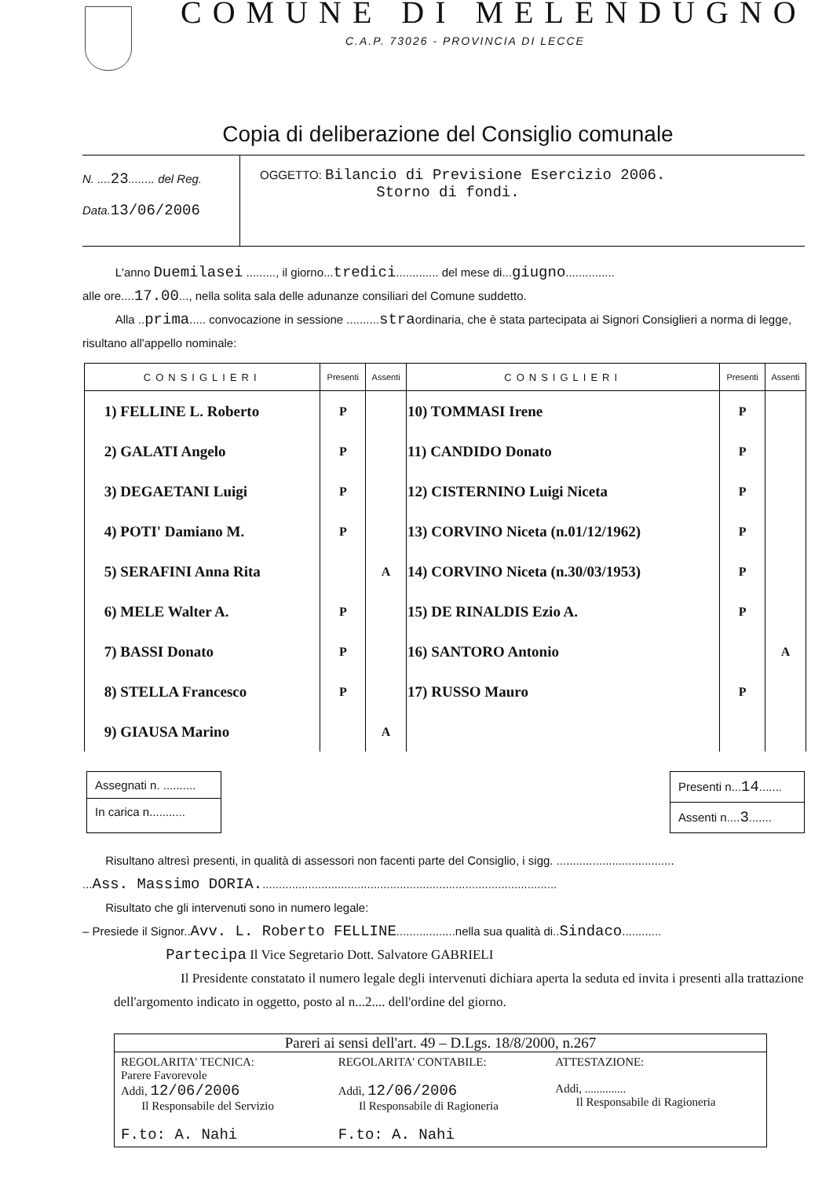COMUNE DI MELENDUGNO
C.A.P. 73026 - PROVINCIA DI LECCE
Copia di deliberazione del Consiglio comunale
N. ....23........ del Reg.
Data.13/06/2006
OGGETTO: Bilancio di Previsione Esercizio 2006.
Storno di fondi.
L'anno Duemilasei ........., il giorno...tredici............. del mese di...giugno...............
alle ore....17.00..., nella solita sala delle adunanze consiliari del Comune suddetto.
Alla ..prima..... convocazione in sessione ..........straordinaria, che è stata partecipata ai Signori Consiglieri a norma di legge, risultano all'appello nominale:
| CONSIGLIERI | Presenti | Assenti | CONSIGLIERI | Presenti | Assenti |
| --- | --- | --- | --- | --- | --- |
| 1) FELLINE L. Roberto | P | | 10) TOMMASI Irene | P | |
| 2) GALATI Angelo | P | | 11) CANDIDO Donato | P | |
| 3) DEGAETANI Luigi | P | | 12) CISTERNINO Luigi Niceta | P | |
| 4) POTI' Damiano M. | P | | 13) CORVINO Niceta (n.01/12/1962) | P | |
| 5) SERAFINI Anna Rita | | A | 14) CORVINO Niceta (n.30/03/1953) | P | |
| 6) MELE Walter A. | P | | 15) DE RINALDIS Ezio A. | P | |
| 7) BASSI Donato | P | | 16) SANTORO Antonio | | A |
| 8) STELLA Francesco | P | | 17) RUSSO Mauro | P | |
| 9) GIAUSA Marino | | A | | | |
Assegnati n. ..........
In carica n...........
Presenti n...14.......
Assenti n....3.......
Risultano altresì presenti, in qualità di assessori non facenti parte del Consiglio, i sigg. ....................................
...Ass. Massimo DORIA...........................................................................................
Risultato che gli intervenuti sono in numero legale:
– Presiede il Signor..Avv. L. Roberto FELLINE..................nella sua qualità di..Sindaco............
Partecipa Il Vice Segretario Dott. Salvatore GABRIELI
Il Presidente constatato il numero legale degli intervenuti dichiara aperta la seduta ed invita i presenti alla trattazione dell'argomento indicato in oggetto, posto al n...2.... dell'ordine del giorno.
Pareri ai sensi dell'art. 49 – D.Lgs. 18/8/2000, n.267
REGOLARITA' TECNICA:
Parere Favorevole
Addì, 12/06/2006
Il Responsabile del Servizio
F.to: A. Nahi
REGOLARITA' CONTABILE:
Addì, 12/06/2006
Il Responsabile di Ragioneria
F.to: A. Nahi
ATTESTAZIONE:
Addì, ..............
Il Responsabile di Ragioneria